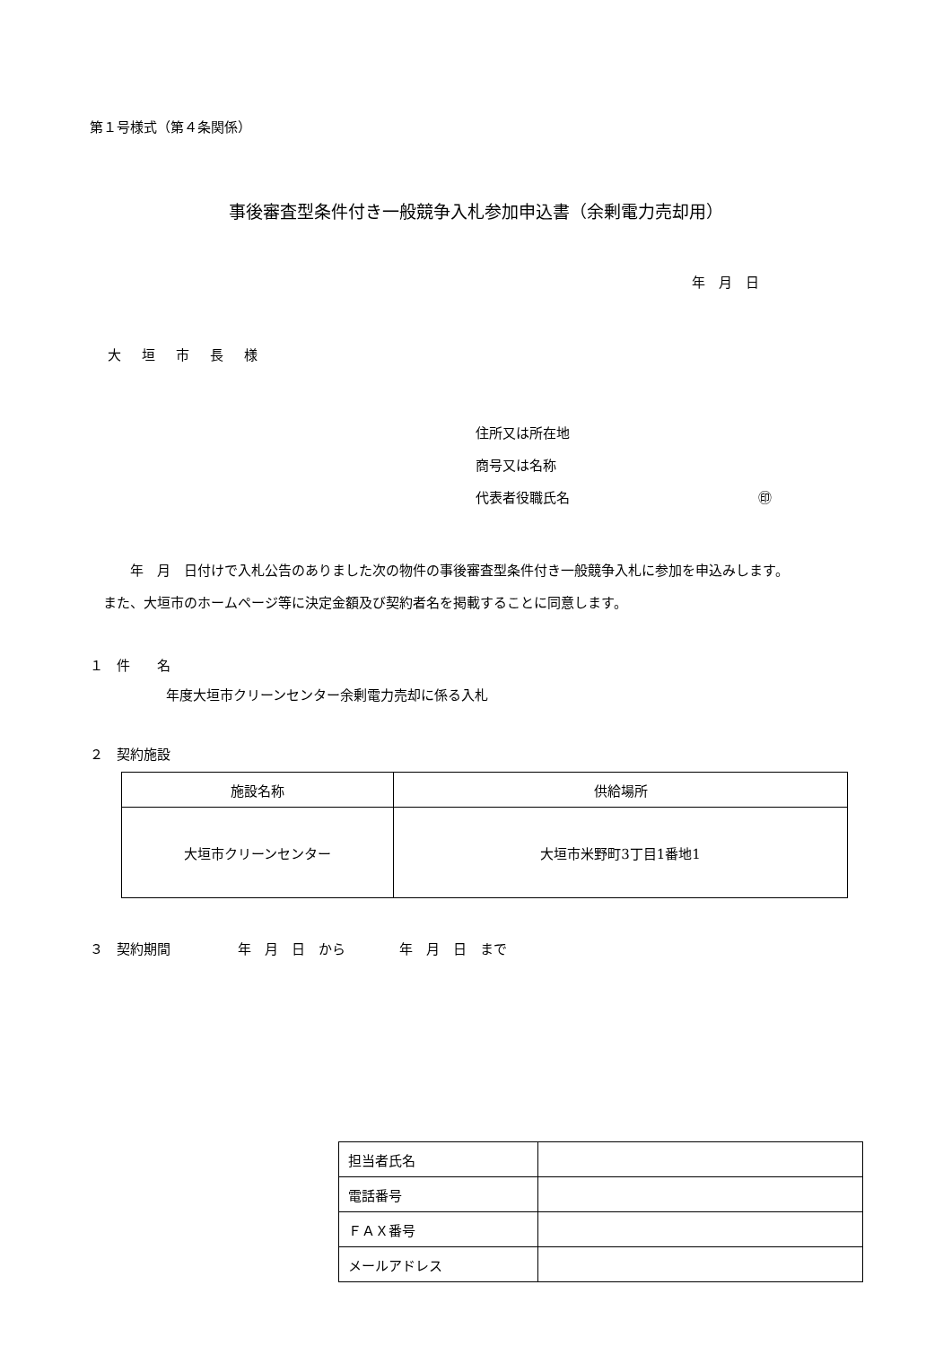第１号様式（第４条関係）
事後審査型条件付き一般競争入札参加申込書（余剰電力売却用）
年　月　日
大　垣　市　長　様
住所又は所在地
商号又は名称
代表者役職氏名 ㊞
　　　年　月　日付けで入札公告のありました次の物件の事後審査型条件付き一般競争入札に参加を申込みします。
　また、大垣市のホームページ等に決定金額及び契約者名を掲載することに同意します。
１　件　　名
年度大垣市クリーンセンター余剰電力売却に係る入札
２　契約施設
| 施設名称 | 供給場所 |
| --- | --- |
| 大垣市クリーンセンター | 大垣市米野町3丁目1番地1 |
３　契約期間　　　　　年　月　日　から　　　　年　月　日　まで
| 担当者氏名 | |
| 電話番号 | |
| ＦＡＸ番号 | |
| メールアドレス | |